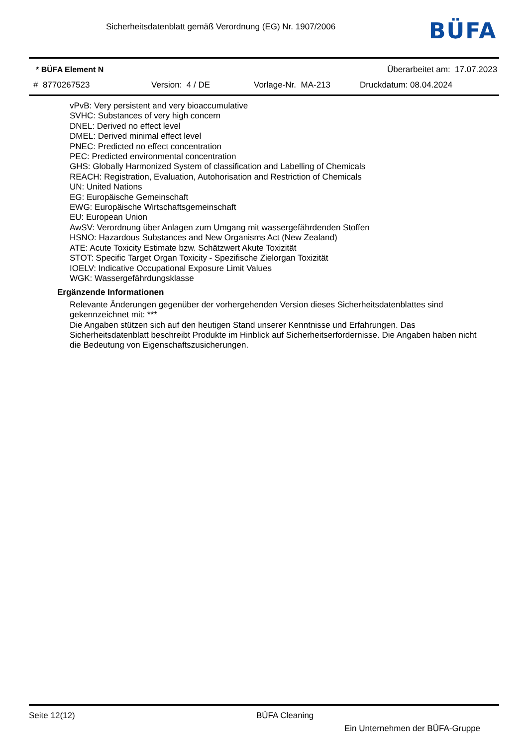Sicherheitsdatenblatt gemäß Verordnung (EG) Nr. 1907/2006
BÜFA
* BÜFA Element N Überarbeitet am: 17.07.2023
# 8770267523 Version: 4 / DE Vorlage-Nr. MA-213 Druckdatum: 08.04.2024
vPvB: Very persistent and very bioaccumulative
SVHC: Substances of very high concern
DNEL: Derived no effect level
DMEL: Derived minimal effect level
PNEC: Predicted no effect concentration
PEC: Predicted environmental concentration
GHS: Globally Harmonized System of classification and Labelling of Chemicals
REACH: Registration, Evaluation, Autohorisation and Restriction of Chemicals
UN: United Nations
EG: Europäische Gemeinschaft
EWG: Europäische Wirtschaftsgemeinschaft
EU: European Union
AwSV: Verordnung über Anlagen zum Umgang mit wassergefährdenden Stoffen
HSNO: Hazardous Substances and New Organisms Act (New Zealand)
ATE: Acute Toxicity Estimate bzw. Schätzwert Akute Toxizität
STOT: Specific Target Organ Toxicity - Spezifische Zielorgan Toxizität
IOELV: Indicative Occupational Exposure Limit Values
WGK: Wassergefährdungsklasse
Ergänzende Informationen
Relevante Änderungen gegenüber der vorhergehenden Version dieses Sicherheitsdatenblattes sind gekennzeichnet mit: ***
Die Angaben stützen sich auf den heutigen Stand unserer Kenntnisse und Erfahrungen. Das Sicherheitsdatenblatt beschreibt Produkte im Hinblick auf Sicherheitserfordernisse. Die Angaben haben nicht die Bedeutung von Eigenschaftszusicherungen.
Seite 12(12) BÜFA Cleaning
Ein Unternehmen der BÜFA-Gruppe